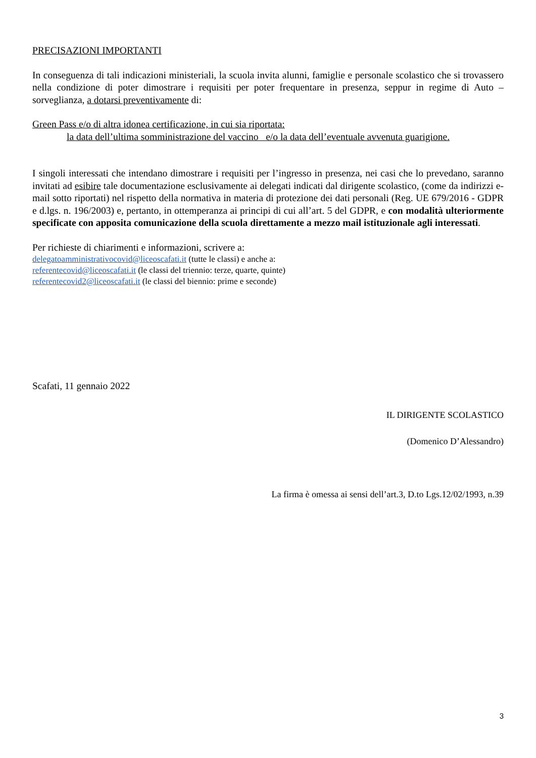PRECISAZIONI IMPORTANTI
In conseguenza di tali indicazioni ministeriali, la scuola invita alunni, famiglie e personale scolastico che si trovassero nella condizione di poter dimostrare i requisiti per poter frequentare in presenza, seppur in regime di Auto – sorveglianza, a dotarsi preventivamente di:
Green Pass e/o di altra idonea certificazione, in cui sia riportata:
la data dell’ultima somministrazione del vaccino e/o la data dell’eventuale avvenuta guarigione.
I singoli interessati che intendano dimostrare i requisiti per l’ingresso in presenza, nei casi che lo prevedano, saranno invitati ad esibire tale documentazione esclusivamente ai delegati indicati dal dirigente scolastico, (come da indirizzi e-mail sotto riportati) nel rispetto della normativa in materia di protezione dei dati personali (Reg. UE 679/2016 - GDPR e d.lgs. n. 196/2003) e, pertanto, in ottemperanza ai principi di cui all’art. 5 del GDPR, e con modalità ulteriormente specificate con apposita comunicazione della scuola direttamente a mezzo mail istituzionale agli interessati.
Per richieste di chiarimenti e informazioni, scrivere a:
delegatoamministrativocovid@liceoscafati.it (tutte le classi) e anche a:
referentecovid@liceoscafati.it (le classi del triennio: terze, quarte, quinte)
referentecovid2@liceoscafati.it (le classi del biennio: prime e seconde)
Scafati, 11 gennaio 2022
IL DIRIGENTE SCOLASTICO
(Domenico D’Alessandro)
La firma è omessa ai sensi dell’art.3, D.to Lgs.12/02/1993, n.39
3